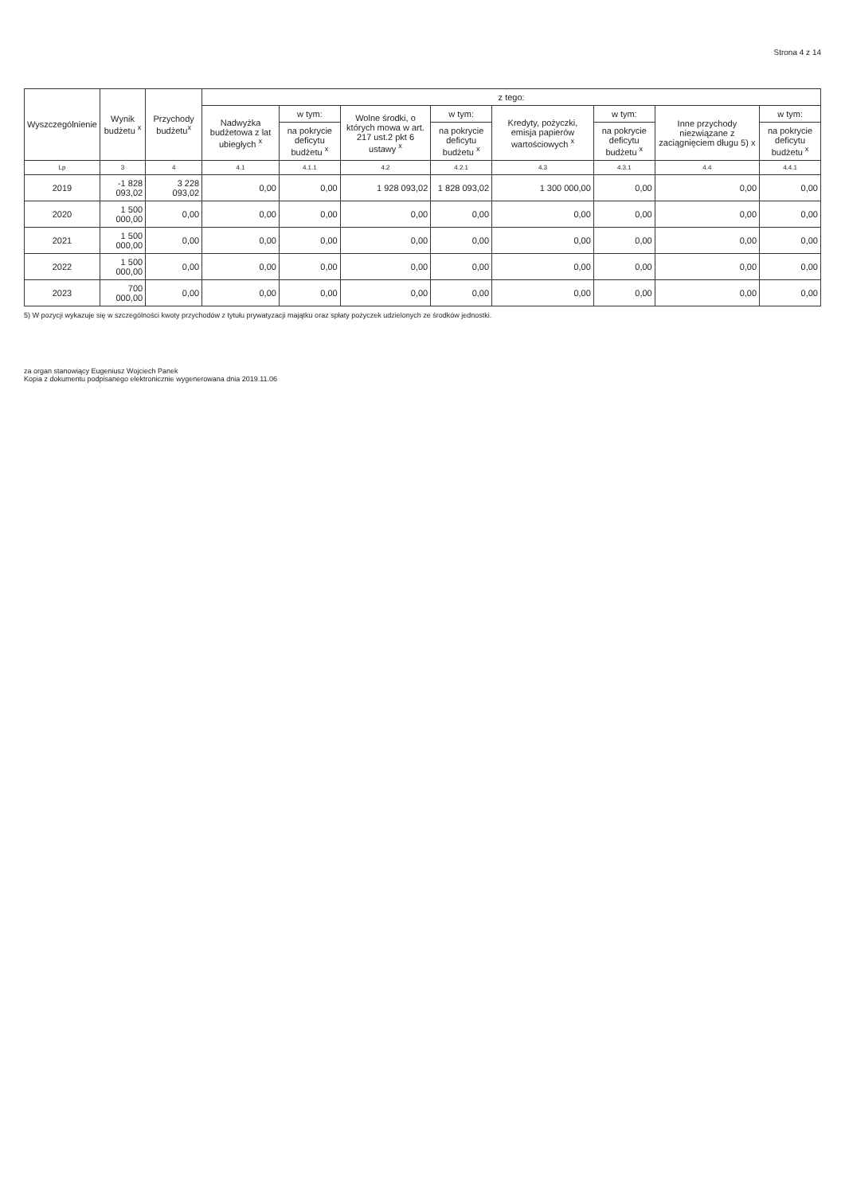Strona 4 z 14
| Wyszczególnienie | Wynik budżetu <sup>x</sup> | Przychody budżetu<sup>x</sup> | z tego: | | | | | | | |
| --- | --- | --- | --- | --- | --- | --- | --- | --- | --- | --- |
| | | | Nadwyżka budżetowa z lat ubiegłych <sup>x</sup> | w tym: | Wolne środki, o których mowa w art. 217 ust.2 pkt 6 ustawy <sup>x</sup> | w tym: | Kredyty, pożyczki, emisja papierów wartościowych <sup>x</sup> | w tym: | Inne przychody niezwiązane z zaciągnięciem długu 5) x | w tym: |
| | | | | na pokrycie deficytu budżetu <sup>x</sup> | | na pokrycie deficytu budżetu <sup>x</sup> | | na pokrycie deficytu budżetu <sup>x</sup> | | na pokrycie deficytu budżetu <sup>x</sup> |
| Lp | 3 | 4 | 4.1 | 4.1.1 | 4.2 | 4.2.1 | 4.3 | 4.3.1 | 4.4 | 4.4.1 |
| 2019 | -1 828 093,02 | 3 228 093,02 | 0,00 | 0,00 | 1 928 093,02 | 1 828 093,02 | 1 300 000,00 | 0,00 | 0,00 | 0,00 |
| 2020 | 1 500 000,00 | 0,00 | 0,00 | 0,00 | 0,00 | 0,00 | 0,00 | 0,00 | 0,00 | 0,00 |
| 2021 | 1 500 000,00 | 0,00 | 0,00 | 0,00 | 0,00 | 0,00 | 0,00 | 0,00 | 0,00 | 0,00 |
| 2022 | 1 500 000,00 | 0,00 | 0,00 | 0,00 | 0,00 | 0,00 | 0,00 | 0,00 | 0,00 | 0,00 |
| 2023 | 700 000,00 | 0,00 | 0,00 | 0,00 | 0,00 | 0,00 | 0,00 | 0,00 | 0,00 | 0,00 |
5) W pozycji wykazuje się w szczególności kwoty przychodów z tytułu prywatyzacji majątku oraz spłaty pożyczek udzielonych ze środków jednostki.
za organ stanowiący Eugeniusz Wojciech Panek
Kopia z dokumentu podpisanego elektronicznie wygenerowana dnia 2019.11.06